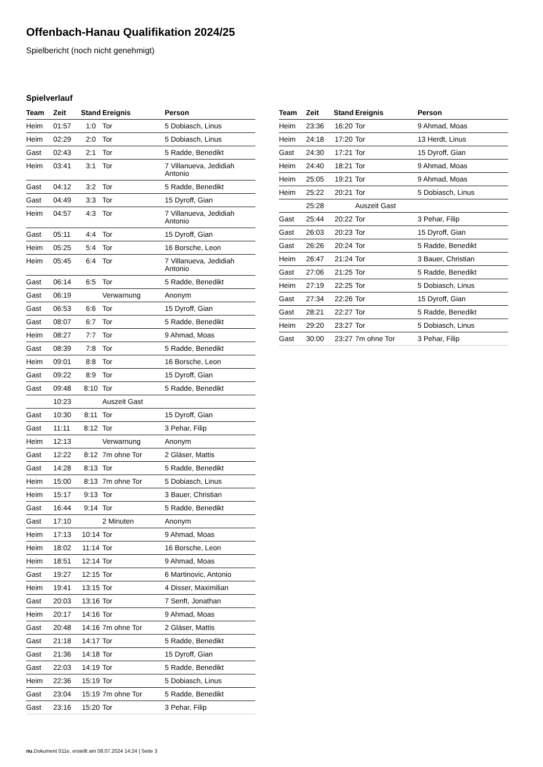Offenbach-Hanau Qualifikation 2024/25
Spielbericht (noch nicht genehmigt)
Spielverlauf
| Team | Zeit | Stand | Ereignis | Person |
| --- | --- | --- | --- | --- |
| Heim | 01:57 | 1:0 | Tor | 5 Dobiasch, Linus |
| Heim | 02:29 | 2:0 | Tor | 5 Dobiasch, Linus |
| Gast | 02:43 | 2:1 | Tor | 5 Radde, Benedikt |
| Heim | 03:41 | 3:1 | Tor | 7 Villanueva, Jedidiah Antonio |
| Gast | 04:12 | 3:2 | Tor | 5 Radde, Benedikt |
| Gast | 04:49 | 3:3 | Tor | 15 Dyroff, Gian |
| Heim | 04:57 | 4:3 | Tor | 7 Villanueva, Jedidiah Antonio |
| Gast | 05:11 | 4:4 | Tor | 15 Dyroff, Gian |
| Heim | 05:25 | 5:4 | Tor | 16 Borsche, Leon |
| Heim | 05:45 | 6:4 | Tor | 7 Villanueva, Jedidiah Antonio |
| Gast | 06:14 | 6:5 | Tor | 5 Radde, Benedikt |
| Gast | 06:19 | | Verwarnung | Anonym |
| Gast | 06:53 | 6:6 | Tor | 15 Dyroff, Gian |
| Gast | 08:07 | 6:7 | Tor | 5 Radde, Benedikt |
| Heim | 08:27 | 7:7 | Tor | 9 Ahmad, Moas |
| Gast | 08:39 | 7:8 | Tor | 5 Radde, Benedikt |
| Heim | 09:01 | 8:8 | Tor | 16 Borsche, Leon |
| Gast | 09:22 | 8:9 | Tor | 15 Dyroff, Gian |
| Gast | 09:48 | 8:10 | Tor | 5 Radde, Benedikt |
| | 10:23 | | Auszeit Gast | |
| Gast | 10:30 | 8:11 | Tor | 15 Dyroff, Gian |
| Gast | 11:11 | 8:12 | Tor | 3 Pehar, Filip |
| Heim | 12:13 | | Verwarnung | Anonym |
| Gast | 12:22 | 8:12 | 7m ohne Tor | 2 Gläser, Mattis |
| Gast | 14:28 | 8:13 | Tor | 5 Radde, Benedikt |
| Heim | 15:00 | 8:13 | 7m ohne Tor | 5 Dobiasch, Linus |
| Heim | 15:17 | 9:13 | Tor | 3 Bauer, Christian |
| Gast | 16:44 | 9:14 | Tor | 5 Radde, Benedikt |
| Gast | 17:10 | | 2 Minuten | Anonym |
| Heim | 17:13 | 10:14 | Tor | 9 Ahmad, Moas |
| Heim | 18:02 | 11:14 | Tor | 16 Borsche, Leon |
| Heim | 18:51 | 12:14 | Tor | 9 Ahmad, Moas |
| Gast | 19:27 | 12:15 | Tor | 6 Martinovic, Antonio |
| Heim | 19:41 | 13:15 | Tor | 4 Disser, Maximilian |
| Gast | 20:03 | 13:16 | Tor | 7 Senft, Jonathan |
| Heim | 20:17 | 14:16 | Tor | 9 Ahmad, Moas |
| Gast | 20:48 | 14:16 | 7m ohne Tor | 2 Gläser, Mattis |
| Gast | 21:18 | 14:17 | Tor | 5 Radde, Benedikt |
| Gast | 21:36 | 14:18 | Tor | 15 Dyroff, Gian |
| Gast | 22:03 | 14:19 | Tor | 5 Radde, Benedikt |
| Heim | 22:36 | 15:19 | Tor | 5 Dobiasch, Linus |
| Gast | 23:04 | 15:19 | 7m ohne Tor | 5 Radde, Benedikt |
| Gast | 23:16 | 15:20 | Tor | 3 Pehar, Filip |
| Team | Zeit | Stand | Ereignis | Person |
| --- | --- | --- | --- | --- |
| Heim | 23:36 | 16:20 | Tor | 9 Ahmad, Moas |
| Heim | 24:18 | 17:20 | Tor | 13 Herdt, Linus |
| Gast | 24:30 | 17:21 | Tor | 15 Dyroff, Gian |
| Heim | 24:40 | 18:21 | Tor | 9 Ahmad, Moas |
| Heim | 25:05 | 19:21 | Tor | 9 Ahmad, Moas |
| Heim | 25:22 | 20:21 | Tor | 5 Dobiasch, Linus |
| | 25:28 | | Auszeit Gast | |
| Gast | 25:44 | 20:22 | Tor | 3 Pehar, Filip |
| Gast | 26:03 | 20:23 | Tor | 15 Dyroff, Gian |
| Gast | 26:26 | 20:24 | Tor | 5 Radde, Benedikt |
| Heim | 26:47 | 21:24 | Tor | 3 Bauer, Christian |
| Gast | 27:06 | 21:25 | Tor | 5 Radde, Benedikt |
| Heim | 27:19 | 22:25 | Tor | 5 Dobiasch, Linus |
| Gast | 27:34 | 22:26 | Tor | 15 Dyroff, Gian |
| Gast | 28:21 | 22:27 | Tor | 5 Radde, Benedikt |
| Heim | 29:20 | 23:27 | Tor | 5 Dobiasch, Linus |
| Gast | 30:00 | 23:27 | 7m ohne Tor | 3 Pehar, Filip |
nu.Dokument 011e, erstellt am 08.07.2024 14:24 | Seite 3